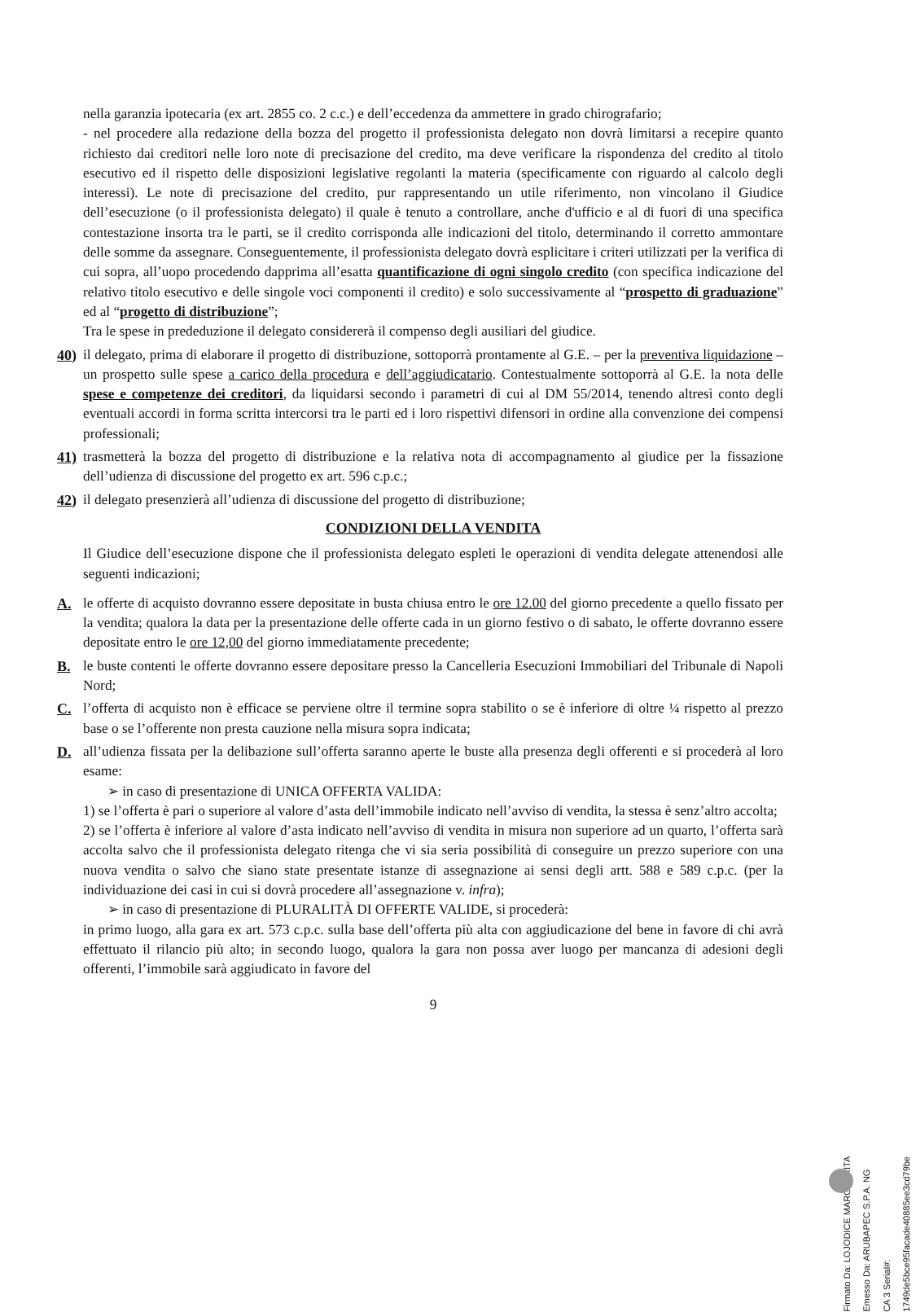nella garanzia ipotecaria (ex art. 2855 co. 2 c.c.) e dell’eccedenza da ammettere in grado chirografario;
- nel procedere alla redazione della bozza del progetto il professionista delegato non dovrà limitarsi a recepire quanto richiesto dai creditori nelle loro note di precisazione del credito, ma deve verificare la rispondenza del credito al titolo esecutivo ed il rispetto delle disposizioni legislative regolanti la materia (specificamente con riguardo al calcolo degli interessi). Le note di precisazione del credito, pur rappresentando un utile riferimento, non vincolano il Giudice dell’esecuzione (o il professionista delegato) il quale è tenuto a controllare, anche d'ufficio e al di fuori di una specifica contestazione insorta tra le parti, se il credito corrisponda alle indicazioni del titolo, determinando il corretto ammontare delle somme da assegnare. Conseguentemente, il professionista delegato dovrà esplicitare i criteri utilizzati per la verifica di cui sopra, all’uopo procedendo dapprima all’esatta quantificazione di ogni singolo credito (con specifica indicazione del relativo titolo esecutivo e delle singole voci componenti il credito) e solo successivamente al “prospetto di graduazione” ed al “progetto di distribuzione”;
Tra le spese in prededuzione il delegato considererà il compenso degli ausiliari del giudice.
40)
il delegato, prima di elaborare il progetto di distribuzione, sottoporrà prontamente al G.E. – per la preventiva liquidazione – un prospetto sulle spese a carico della procedura e dell’aggiudicatario. Contestualmente sottoporrà al G.E. la nota delle spese e competenze dei creditori, da liquidarsi secondo i parametri di cui al DM 55/2014, tenendo altresì conto degli eventuali accordi in forma scritta intercorsi tra le parti ed i loro rispettivi difensori in ordine alla convenzione dei compensi professionali;
41)
trasmetterà la bozza del progetto di distribuzione e la relativa nota di accompagnamento al giudice per la fissazione dell’udienza di discussione del progetto ex art. 596 c.p.c.;
42)
il delegato presenzierà all’udienza di discussione del progetto di distribuzione;
CONDIZIONI DELLA VENDITA
Il Giudice dell’esecuzione dispone che il professionista delegato espleti le operazioni di vendita delegate attenendosi alle seguenti indicazioni;
A. le offerte di acquisto dovranno essere depositate in busta chiusa entro le ore 12.00 del giorno precedente a quello fissato per la vendita; qualora la data per la presentazione delle offerte cada in un giorno festivo o di sabato, le offerte dovranno essere depositate entro le ore 12,00 del giorno immediatamente precedente;
B. le buste contenti le offerte dovranno essere depositare presso la Cancelleria Esecuzioni Immobiliari del Tribunale di Napoli Nord;
C. l’offerta di acquisto non è efficace se perviene oltre il termine sopra stabilito o se è inferiore di oltre ¼ rispetto al prezzo base o se l’offerente non presta cauzione nella misura sopra indicata;
D. all’udienza fissata per la delibazione sull’offerta saranno aperte le buste alla presenza degli offerenti e si procederà al loro esame:
➢ in caso di presentazione di UNICA OFFERTA VALIDA:
1) se l’offerta è pari o superiore al valore d’asta dell’immobile indicato nell’avviso di vendita, la stessa è senz’altro accolta;
2) se l’offerta è inferiore al valore d’asta indicato nell’avviso di vendita in misura non superiore ad un quarto, l’offerta sarà accolta salvo che il professionista delegato ritenga che vi sia seria possibilità di conseguire un prezzo superiore con una nuova vendita o salvo che siano state presentate istanze di assegnazione ai sensi degli artt. 588 e 589 c.p.c. (per la individuazione dei casi in cui si dovrà procedere all’assegnazione v. infra);
➢ in caso di presentazione di PLURALITÀ DI OFFERTE VALIDE, si procederà:
in primo luogo, alla gara ex art. 573 c.p.c. sulla base dell’offerta più alta con aggiudicazione del bene in favore di chi avrà effettuato il rilancio più alto; in secondo luogo, qualora la gara non possa aver luogo per mancanza di adesioni degli offerenti, l’immobile sarà aggiudicato in favore del
9
Firmato Da: LOJODICE MARGHERITA Emesso Da: ARUBAPEC S.P.A. NG CA 3 Serial#: 1749de5bce95facade40885ee3cd79be